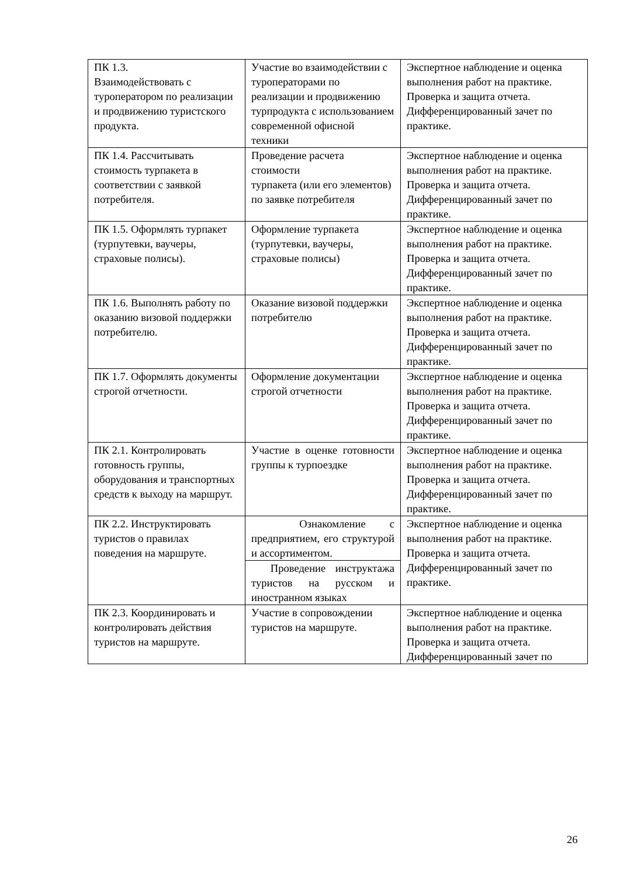| ПК 1.3. Взаимодействовать с туроператором по реализации и продвижению туристского продукта. | Участие во взаимодействии с туроператорами по реализации и продвижению турпродукта с использованием современной офисной техники | Экспертное наблюдение и оценка выполнения работ на практике. Проверка и защита отчета. Дифференцированный зачет по практике. |
| ПК 1.4. Рассчитывать стоимость турпакета в соответствии с заявкой потребителя. | Проведение расчета стоимости турпакета (или его элементов) по заявке потребителя | Экспертное наблюдение и оценка выполнения работ на практике. Проверка и защита отчета. Дифференцированный зачет по практике. |
| ПК 1.5. Оформлять турпакет (турпутевки, ваучеры, страховые полисы). | Оформление турпакета (турпутевки, ваучеры, страховые полисы) | Экспертное наблюдение и оценка выполнения работ на практике. Проверка и защита отчета. Дифференцированный зачет по практике. |
| ПК 1.6. Выполнять работу по оказанию визовой поддержки потребителю. | Оказание визовой поддержки потребителю | Экспертное наблюдение и оценка выполнения работ на практике. Проверка и защита отчета. Дифференцированный зачет по практике. |
| ПК 1.7. Оформлять документы строгой отчетности. | Оформление документации строгой отчетности | Экспертное наблюдение и оценка выполнения работ на практике. Проверка и защита отчета. Дифференцированный зачет по практике. |
| ПК 2.1. Контролировать готовность группы, оборудования и транспортных средств к выходу на маршрут. | Участие в оценке готовности группы к турпоездке | Экспертное наблюдение и оценка выполнения работ на практике. Проверка и защита отчета. Дифференцированный зачет по практике. |
| ПК 2.2. Инструктировать туристов о правилах поведения на маршруте. | Ознакомление с предприятием, его структурой и ассортиментом. | Экспертное наблюдение и оценка выполнения работ на практике. Проверка и защита отчета. Дифференцированный зачет по практике. |
| | Проведение инструктажа туристов на русском и иностранном языках | |
| ПК 2.3. Координировать и контролировать действия туристов на маршруте. | Участие в сопровождении туристов на маршруте. | Экспертное наблюдение и оценка выполнения работ на практике. Проверка и защита отчета. Дифференцированный зачет по |
26